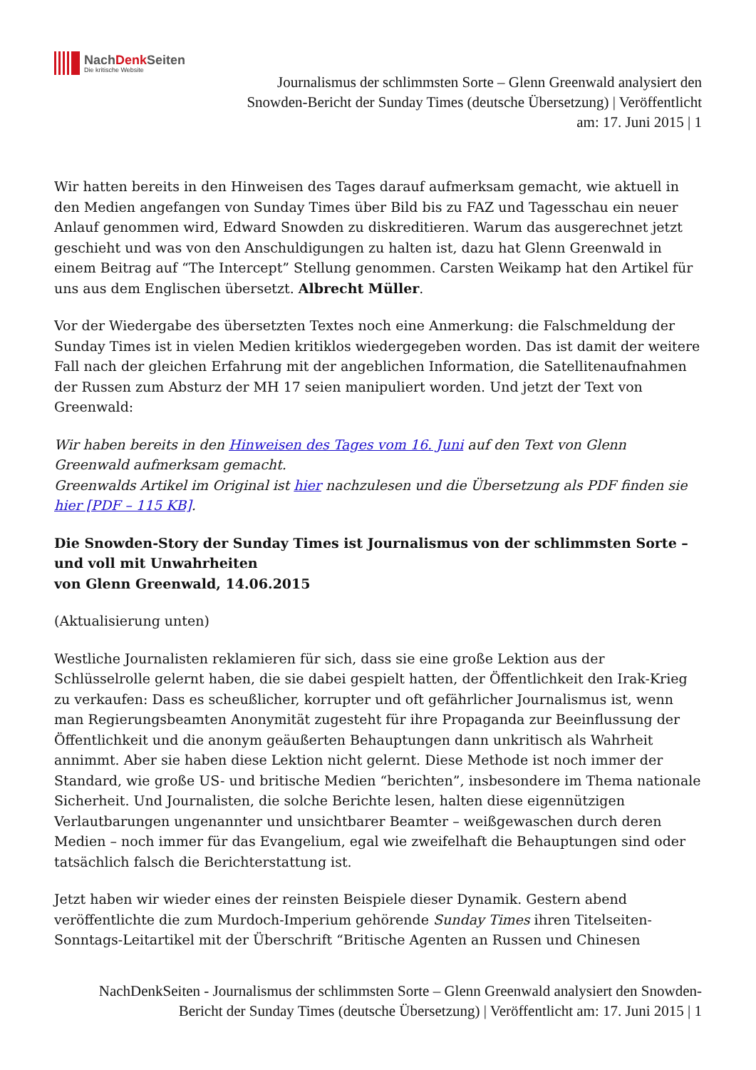NachDenk Seiten
Die kritische Website
Journalismus der schlimmsten Sorte – Glenn Greenwald analysiert den Snowden-Bericht der Sunday Times (deutsche Übersetzung) | Veröffentlicht am: 17. Juni 2015 | 1
Wir hatten bereits in den Hinweisen des Tages darauf aufmerksam gemacht, wie aktuell in den Medien angefangen von Sunday Times über Bild bis zu FAZ und Tagesschau ein neuer Anlauf genommen wird, Edward Snowden zu diskreditieren. Warum das ausgerechnet jetzt geschieht und was von den Anschuldigungen zu halten ist, dazu hat Glenn Greenwald in einem Beitrag auf “The Intercept” Stellung genommen. Carsten Weikamp hat den Artikel für uns aus dem Englischen übersetzt. Albrecht Müller.
Vor der Wiedergabe des übersetzten Textes noch eine Anmerkung: die Falschmeldung der Sunday Times ist in vielen Medien kritiklos wiedergegeben worden. Das ist damit der weitere Fall nach der gleichen Erfahrung mit der angeblichen Information, die Satellitenaufnahmen der Russen zum Absturz der MH 17 seien manipuliert worden. Und jetzt der Text von Greenwald:
Wir haben bereits in den Hinweisen des Tages vom 16. Juni auf den Text von Glenn Greenwald aufmerksam gemacht.
Greenwalds Artikel im Original ist hier nachzulesen und die Übersetzung als PDF finden sie hier [PDF – 115 KB].
Die Snowden-Story der Sunday Times ist Journalismus von der schlimmsten Sorte – und voll mit Unwahrheiten
von Glenn Greenwald, 14.06.2015
(Aktualisierung unten)
Westliche Journalisten reklamieren für sich, dass sie eine große Lektion aus der Schlüsselrolle gelernt haben, die sie dabei gespielt hatten, der Öffentlichkeit den Irak-Krieg zu verkaufen: Dass es scheußlicher, korrupter und oft gefährlicher Journalismus ist, wenn man Regierungsbeamten Anonymität zugesteht für ihre Propaganda zur Beeinflussung der Öffentlichkeit und die anonym geäußerten Behauptungen dann unkritisch als Wahrheit annimmt. Aber sie haben diese Lektion nicht gelernt. Diese Methode ist noch immer der Standard, wie große US- und britische Medien “berichten”, insbesondere im Thema nationale Sicherheit. Und Journalisten, die solche Berichte lesen, halten diese eigennützigen Verlautbarungen ungenannter und unsichtbarer Beamter – weißgewaschen durch deren Medien – noch immer für das Evangelium, egal wie zweifelhaft die Behauptungen sind oder tatsächlich falsch die Berichterstattung ist.
Jetzt haben wir wieder eines der reinsten Beispiele dieser Dynamik. Gestern abend veröffentlichte die zum Murdoch-Imperium gehörende Sunday Times ihren Titelseiten-Sonntags-Leitartikel mit der Überschrift “Britische Agenten an Russen und Chinesen
NachDenkSeiten - Journalismus der schlimmsten Sorte – Glenn Greenwald analysiert den Snowden-Bericht der Sunday Times (deutsche Übersetzung) | Veröffentlicht am: 17. Juni 2015 | 1